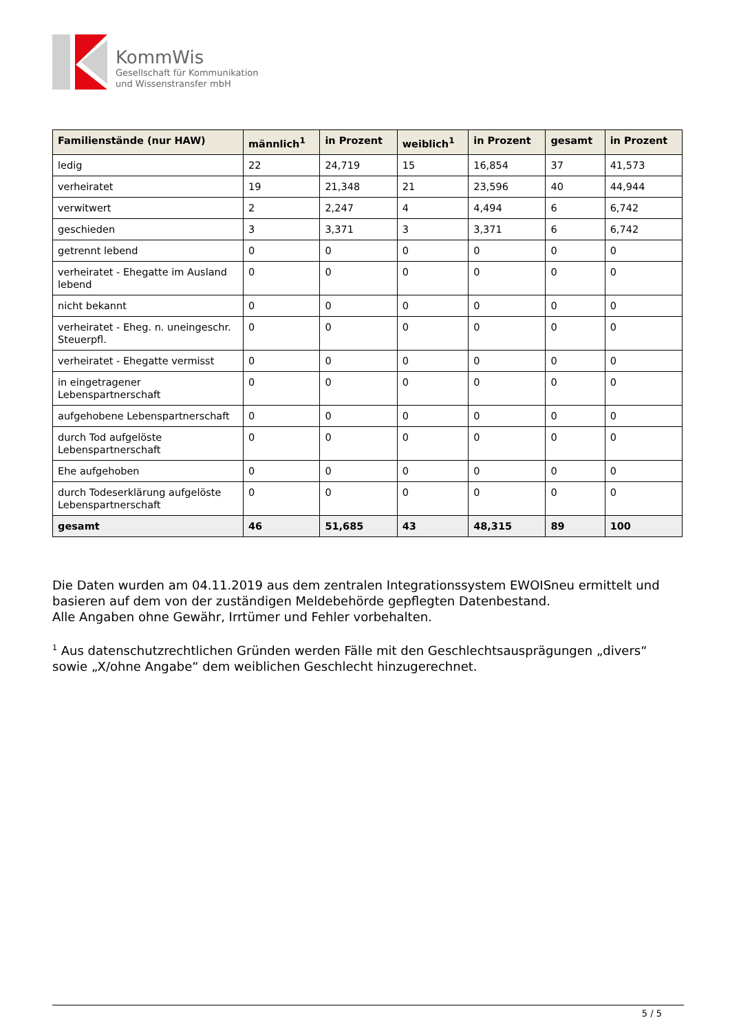KommWis
Gesellschaft für Kommunikation
und Wissenstransfer mbH
| Familienstände (nur HAW) | männlich<sup>1</sup> | in Prozent | weiblich<sup>1</sup> | in Prozent | gesamt | in Prozent |
| --- | --- | --- | --- | --- | --- | --- |
| ledig | 22 | 24,719 | 15 | 16,854 | 37 | 41,573 |
| verheiratet | 19 | 21,348 | 21 | 23,596 | 40 | 44,944 |
| verwitwert | 2 | 2,247 | 4 | 4,494 | 6 | 6,742 |
| geschieden | 3 | 3,371 | 3 | 3,371 | 6 | 6,742 |
| getrennt lebend | 0 | 0 | 0 | 0 | 0 | 0 |
| verheiratet - Ehegatte im Ausland lebend | 0 | 0 | 0 | 0 | 0 | 0 |
| nicht bekannt | 0 | 0 | 0 | 0 | 0 | 0 |
| verheiratet - Eheg. n. uneingeschr. Steuerpfl. | 0 | 0 | 0 | 0 | 0 | 0 |
| verheiratet - Ehegatte vermisst | 0 | 0 | 0 | 0 | 0 | 0 |
| in eingetragener Lebenspartnerschaft | 0 | 0 | 0 | 0 | 0 | 0 |
| aufgehobene Lebenspartnerschaft | 0 | 0 | 0 | 0 | 0 | 0 |
| durch Tod aufgelöste Lebenspartnerschaft | 0 | 0 | 0 | 0 | 0 | 0 |
| Ehe aufgehoben | 0 | 0 | 0 | 0 | 0 | 0 |
| durch Todeserklärung aufgelöste Lebenspartnerschaft | 0 | 0 | 0 | 0 | 0 | 0 |
| gesamt | 46 | 51,685 | 43 | 48,315 | 89 | 100 |
Die Daten wurden am 04.11.2019 aus dem zentralen Integrationssystem EWOISneu ermittelt und basieren auf dem von der zuständigen Meldebehörde gepflegten Datenbestand.
Alle Angaben ohne Gewähr, Irrtümer und Fehler vorbehalten.
<sup>1</sup> Aus datenschutzrechtlichen Gründen werden Fälle mit den Geschlechtsausprägungen „divers“ sowie „X/ohne Angabe“ dem weiblichen Geschlecht hinzugerechnet.
5 / 5